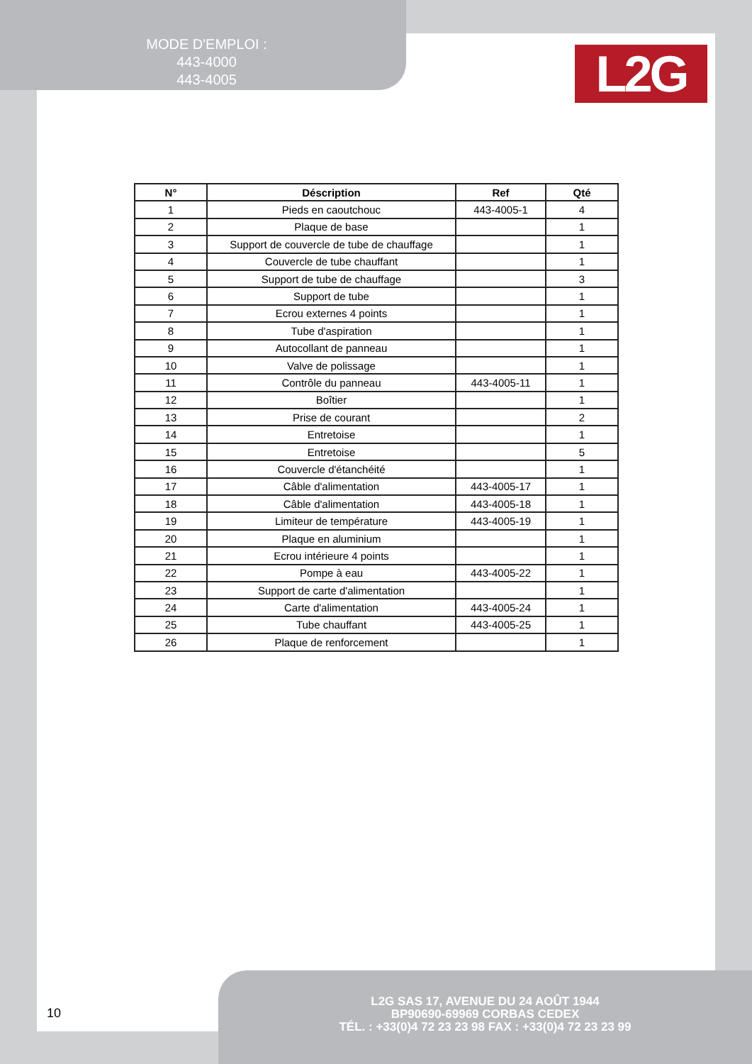MODE D'EMPLOI :
443-4000
443-4005
L2G
| N° | Déscription | Ref | Qté |
| --- | --- | --- | --- |
| 1 | Pieds en caoutchouc | 443-4005-1 | 4 |
| 2 | Plaque de base | | 1 |
| 3 | Support de couvercle de tube de chauffage | | 1 |
| 4 | Couvercle de tube chauffant | | 1 |
| 5 | Support de tube de chauffage | | 3 |
| 6 | Support de tube | | 1 |
| 7 | Ecrou externes 4 points | | 1 |
| 8 | Tube d'aspiration | | 1 |
| 9 | Autocollant de panneau | | 1 |
| 10 | Valve de polissage | | 1 |
| 11 | Contrôle du panneau | 443-4005-11 | 1 |
| 12 | Boîtier | | 1 |
| 13 | Prise de courant | | 2 |
| 14 | Entretoise | | 1 |
| 15 | Entretoise | | 5 |
| 16 | Couvercle d'étanchéité | | 1 |
| 17 | Câble d'alimentation | 443-4005-17 | 1 |
| 18 | Câble d'alimentation | 443-4005-18 | 1 |
| 19 | Limiteur de température | 443-4005-19 | 1 |
| 20 | Plaque en aluminium | | 1 |
| 21 | Ecrou intérieure 4 points | | 1 |
| 22 | Pompe à eau | 443-4005-22 | 1 |
| 23 | Support de carte d'alimentation | | 1 |
| 24 | Carte d'alimentation | 443-4005-24 | 1 |
| 25 | Tube chauffant | 443-4005-25 | 1 |
| 26 | Plaque de renforcement | | 1 |
10
L2G SAS 17, AVENUE DU 24 AOÛT 1944
BP90690-69969 CORBAS CEDEX
TÉL. : +33(0)4 72 23 23 98 FAX : +33(0)4 72 23 23 99